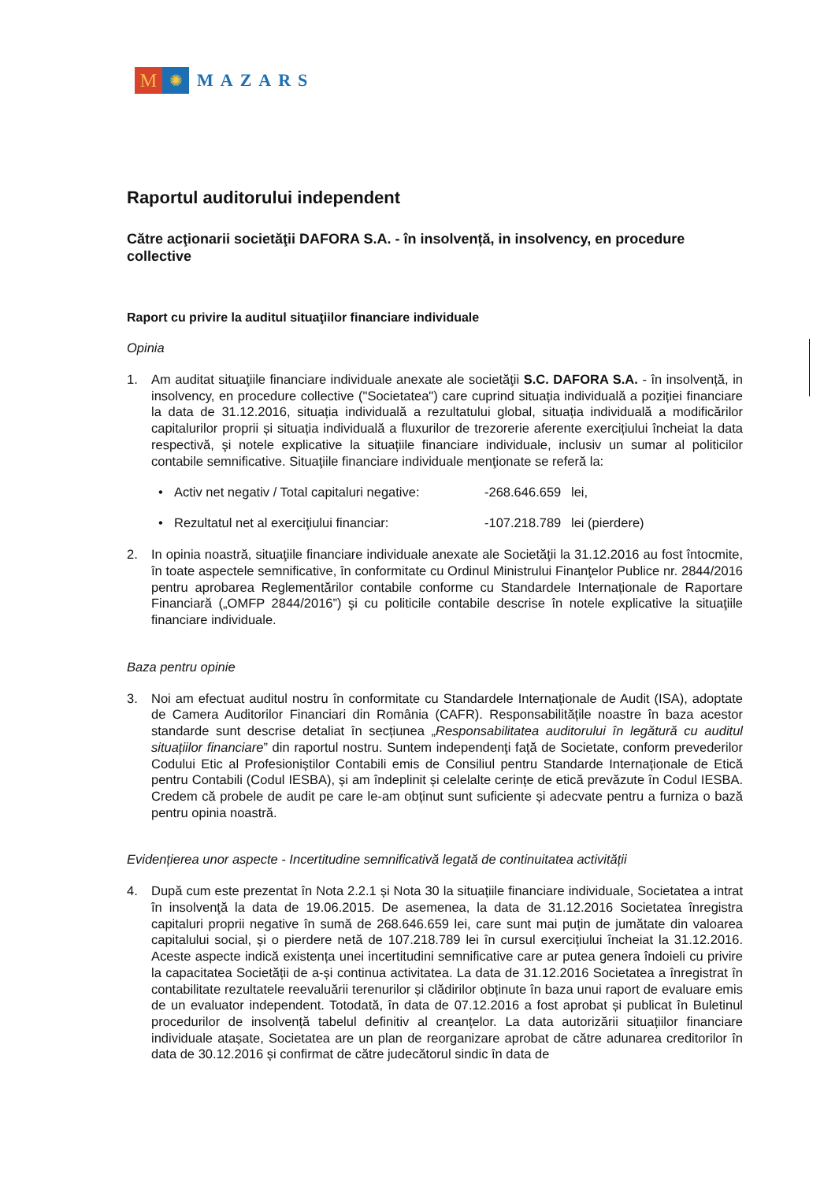M
✺
MAZARS
Raportul auditorului independent
Către acţionarii societăţii DAFORA S.A. - în insolvență, in insolvency, en procedure collective
Raport cu privire la auditul situaţiilor financiare individuale
Opinia
1. Am auditat situaţiile financiare individuale anexate ale societăţii S.C. DAFORA S.A. - în insolvență, in insolvency, en procedure collective ("Societatea") care cuprind situația individuală a poziției financiare la data de 31.12.2016, situația individuală a rezultatului global, situația individuală a modificărilor capitalurilor proprii și situația individuală a fluxurilor de trezorerie aferente exercițiului încheiat la data respectivă, şi notele explicative la situațiile financiare individuale, inclusiv un sumar al politicilor contabile semnificative. Situaţiile financiare individuale menţionate se referă la:
• Activ net negativ / Total capitaluri negative: -268.646.659 lei,
• Rezultatul net al exerciţiului financiar: -107.218.789 lei (pierdere)
2. In opinia noastră, situaţiile financiare individuale anexate ale Societăţii la 31.12.2016 au fost întocmite, în toate aspectele semnificative, în conformitate cu Ordinul Ministrului Finanţelor Publice nr. 2844/2016 pentru aprobarea Reglementărilor contabile conforme cu Standardele Internaționale de Raportare Financiară („OMFP 2844/2016”) şi cu politicile contabile descrise în notele explicative la situaţiile financiare individuale.
Baza pentru opinie
3. Noi am efectuat auditul nostru în conformitate cu Standardele Internaționale de Audit (ISA), adoptate de Camera Auditorilor Financiari din România (CAFR). Responsabilitățile noastre în baza acestor standarde sunt descrise detaliat în secțiunea „Responsabilitatea auditorului în legătură cu auditul situațiilor financiare” din raportul nostru. Suntem independenţi faţă de Societate, conform prevederilor Codului Etic al Profesioniștilor Contabili emis de Consiliul pentru Standarde Internaționale de Etică pentru Contabili (Codul IESBA), și am îndeplinit și celelalte cerințe de etică prevăzute în Codul IESBA. Credem că probele de audit pe care le-am obținut sunt suficiente și adecvate pentru a furniza o bază pentru opinia noastră.
Evidențierea unor aspecte - Incertitudine semnificativă legată de continuitatea activității
4. După cum este prezentat în Nota 2.2.1 și Nota 30 la situațiile financiare individuale, Societatea a intrat în insolvenţă la data de 19.06.2015. De asemenea, la data de 31.12.2016 Societatea înregistra capitaluri proprii negative în sumă de 268.646.659 lei, care sunt mai puțin de jumătate din valoarea capitalului social, și o pierdere netă de 107.218.789 lei în cursul exercițiului încheiat la 31.12.2016. Aceste aspecte indică existența unei incertitudini semnificative care ar putea genera îndoieli cu privire la capacitatea Societății de a-și continua activitatea. La data de 31.12.2016 Societatea a înregistrat în contabilitate rezultatele reevaluării terenurilor și clădirilor obținute în baza unui raport de evaluare emis de un evaluator independent. Totodată, în data de 07.12.2016 a fost aprobat și publicat în Buletinul procedurilor de insolvență tabelul definitiv al creanțelor. La data autorizării situațiilor financiare individuale atașate, Societatea are un plan de reorganizare aprobat de către adunarea creditorilor în data de 30.12.2016 și confirmat de către judecătorul sindic în data de